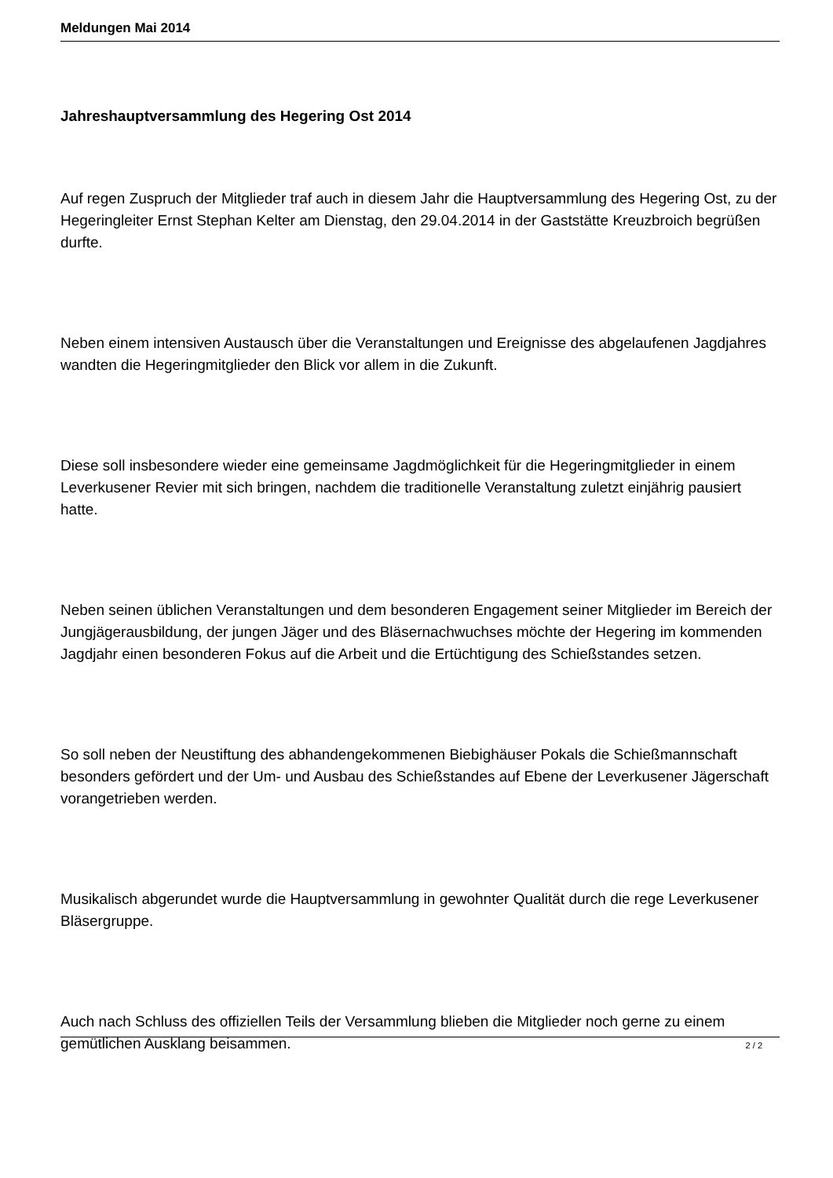Meldungen Mai 2014
Jahreshauptversammlung des Hegering Ost 2014
Auf regen Zuspruch der Mitglieder traf auch in diesem Jahr die Hauptversammlung des Hegering Ost, zu der Hegeringleiter Ernst Stephan Kelter am Dienstag, den 29.04.2014 in der Gaststätte Kreuzbroich begrüßen durfte.
Neben einem intensiven Austausch über die Veranstaltungen und Ereignisse des abgelaufenen Jagdjahres wandten die Hegeringmitglieder den Blick vor allem in die Zukunft.
Diese soll insbesondere wieder eine gemeinsame Jagdmöglichkeit für die Hegeringmitglieder in einem Leverkusener Revier mit sich bringen, nachdem die traditionelle Veranstaltung zuletzt einjährig pausiert hatte.
Neben seinen üblichen Veranstaltungen und dem besonderen Engagement seiner Mitglieder im Bereich der Jungjägerausbildung, der jungen Jäger und des Bläsernachwuchses möchte der Hegering im kommenden Jagdjahr einen besonderen Fokus auf die Arbeit und die Ertüchtigung des Schießstandes setzen.
So soll neben der Neustiftung des abhandengekommenen Biebighäuser Pokals die Schießmannschaft besonders gefördert und der Um- und Ausbau des Schießstandes auf Ebene der Leverkusener Jägerschaft vorangetrieben werden.
Musikalisch abgerundet wurde die Hauptversammlung in gewohnter Qualität durch die rege Leverkusener Bläsergruppe.
Auch nach Schluss des offiziellen Teils der Versammlung blieben die Mitglieder noch gerne zu einem gemütlichen Ausklang beisammen.
2 / 2